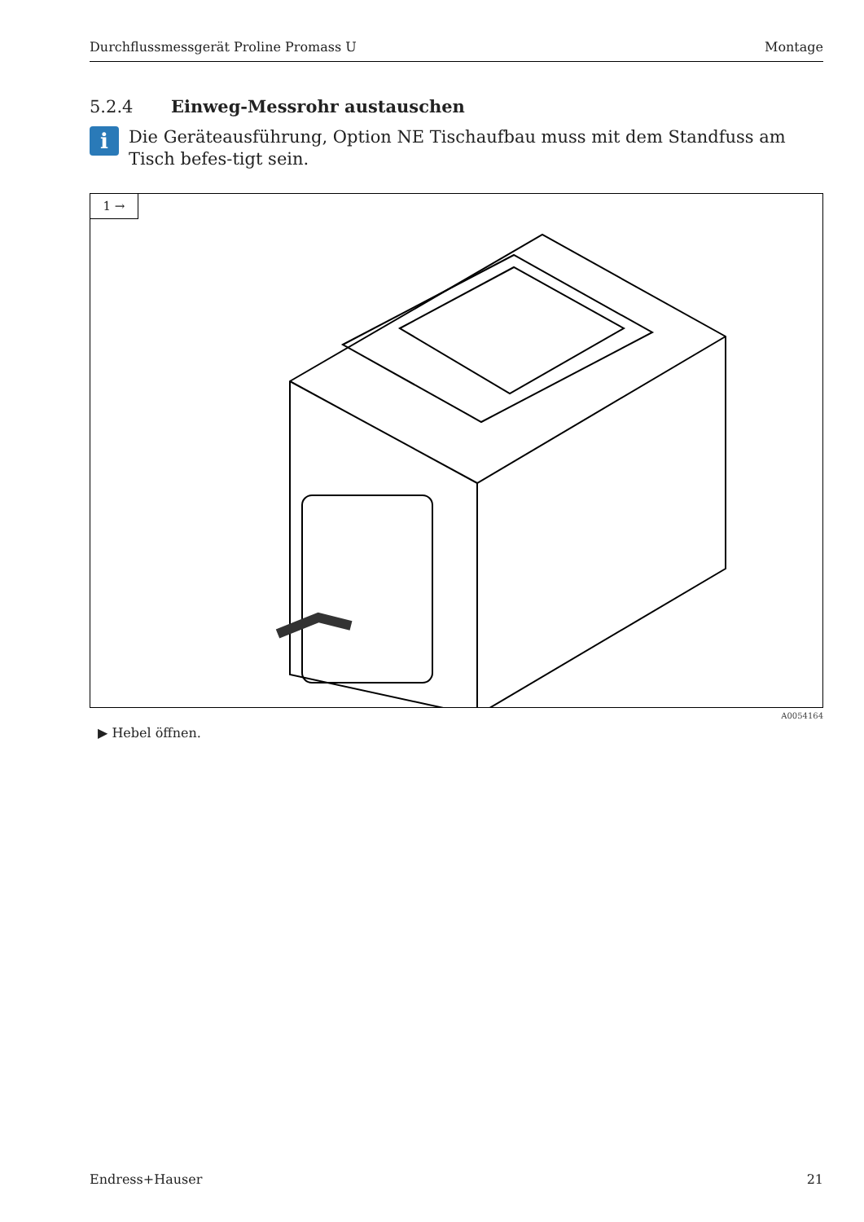Durchflussmessgerät Proline Promass U Montage
5.2.4 Einweg-Messrohr austauschen
i
Die Geräteausführung, Option NE Tischaufbau muss mit dem Standfuss am Tisch befes-tigt sein.
1 →
A0054164
▶ Hebel öffnen.
Endress+Hauser 21